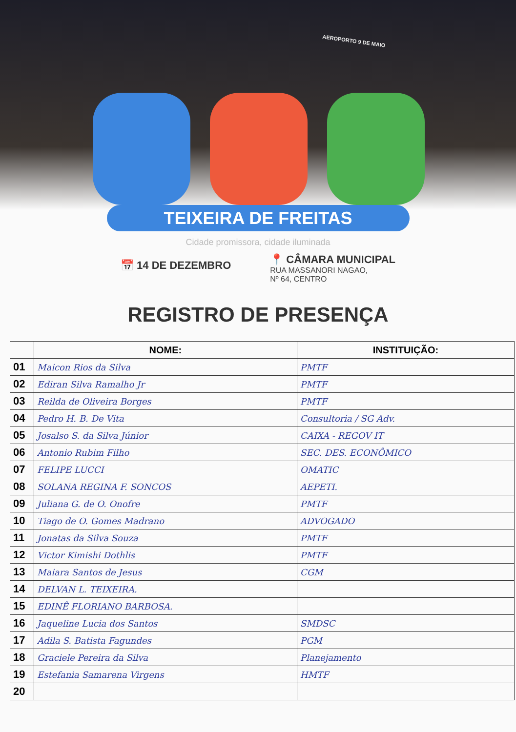AEROPORTO 9 DE MAIO
TEIXEIRA DE FREITAS
Cidade promissora, cidade iluminada
📅 14 DE DEZEMBRO
📍 CÂMARA MUNICIPAL
RUA MASSANORI NAGAO,
Nº 64, CENTRO
REGISTRO DE PRESENÇA
| | NOME: | INSTITUIÇÃO: |
| --- | --- | --- |
| 01 | Maicon Rios da Silva | PMTF |
| 02 | Ediran Silva Ramalho Jr | PMTF |
| 03 | Reilda de Oliveira Borges | PMTF |
| 04 | Pedro H. B. De Vita | Consultoria / SG Adv. |
| 05 | Josalso S. da Silva Júnior | CAIXA - REGOV IT |
| 06 | Antonio Rubim Filho | SEC. DES. ECONÔMICO |
| 07 | FELIPE LUCCI | OMATIC |
| 08 | SOLANA REGINA F. SONCOS | AEPETI. |
| 09 | Juliana G. de O. Onofre | PMTF |
| 10 | Tiago de O. Gomes Madrano | ADVOGADO |
| 11 | Jonatas da Silva Souza | PMTF |
| 12 | Victor Kimishi Dothlis | PMTF |
| 13 | Maiara Santos de Jesus | CGM |
| 14 | DELVAN L. TEIXEIRA. | |
| 15 | EDINÊ FLORIANO BARBOSA. | |
| 16 | Jaqueline Lucia dos Santos | SMDSC |
| 17 | Adila S. Batista Fagundes | PGM |
| 18 | Graciele Pereira da Silva | Planejamento |
| 19 | Estefania Samarena Virgens | HMTF |
| 20 | | |